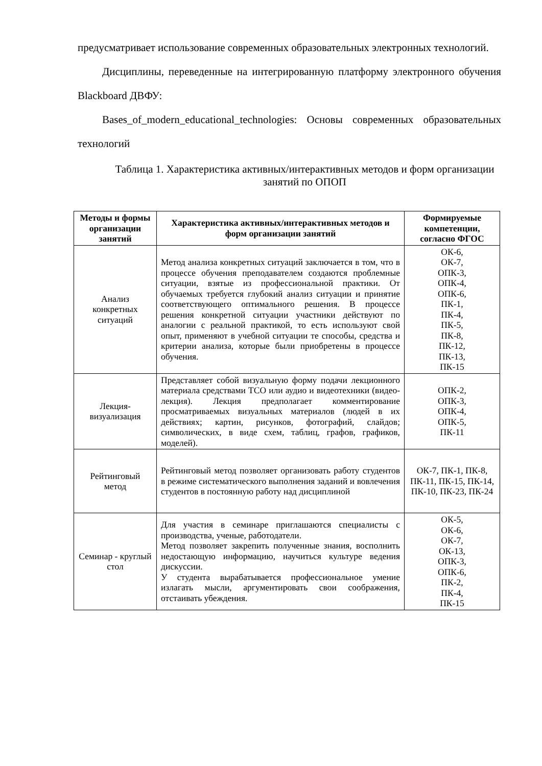предусматривает использование современных образовательных электронных технологий.
Дисциплины, переведенные на интегрированную платформу электронного обучения Blackboard ДВФУ:
Bases_of_modern_educational_technologies: Основы современных образовательных технологий
Таблица 1. Характеристика активных/интерактивных методов и форм организации занятий по ОПОП
| Методы и формы организации занятий | Характеристика активных/интерактивных методов и форм организации занятий | Формируемые компетенции, согласно ФГОС |
| --- | --- | --- |
| Анализ конкретных ситуаций | Метод анализа конкретных ситуаций заключается в том, что в процессе обучения преподавателем создаются проблемные ситуации, взятые из профессиональной практики. От обучаемых требуется глубокий анализ ситуации и принятие соответствующего оптимального решения. В процессе решения конкретной ситуации участники действуют по аналогии с реальной практикой, то есть используют свой опыт, применяют в учебной ситуации те способы, средства и критерии анализа, которые были приобретены в процессе обучения. | ОК-6, ОК-7, ОПК-3, ОПК-4, ОПК-6, ПК-1, ПК-4, ПК-5, ПК-8, ПК-12, ПК-13, ПК-15 |
| Лекция-визуализация | Представляет собой визуальную форму подачи лекционного материала средствами ТСО или аудио и видеотехники (видео-лекция). Лекция предполагает комментирование просматриваемых визуальных материалов (людей в их действиях; картин, рисунков, фотографий, слайдов; символических, в виде схем, таблиц, графов, графиков, моделей). | ОПК-2, ОПК-3, ОПК-4, ОПК-5, ПК-11 |
| Рейтинговый метод | Рейтинговый метод позволяет организовать работу студентов в режиме систематического выполнения заданий и вовлечения студентов в постоянную работу над дисциплиной | ОК-7, ПК-1, ПК-8, ПК-11, ПК-15, ПК-14, ПК-10, ПК-23, ПК-24 |
| Семинар - круглый стол | Для участия в семинаре приглашаются специалисты с производства, ученые, работодатели. Метод позволяет закрепить полученные знания, восполнить недостающую информацию, научиться культуре ведения дискуссии. У студента вырабатывается профессиональное умение излагать мысли, аргументировать свои соображения, отстаивать убеждения. | ОК-5, ОК-6, ОК-7, ОК-13, ОПК-3, ОПК-6, ПК-2, ПК-4, ПК-15 |